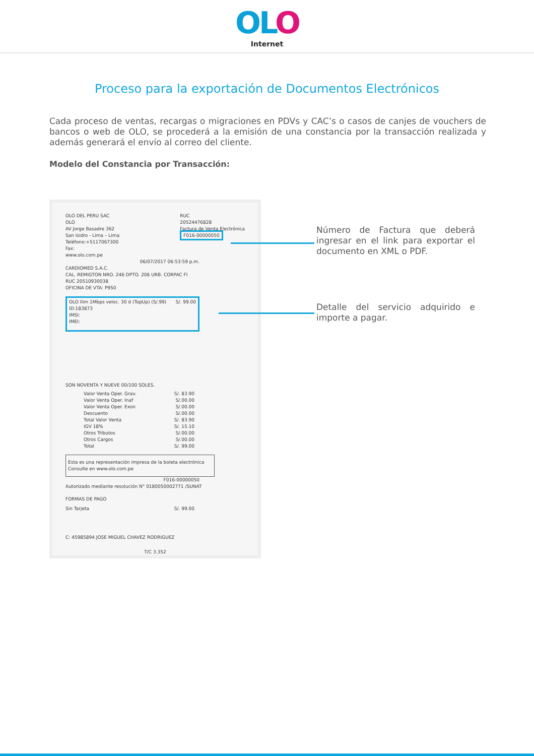OLO
Internet
Proceso para la exportación de Documentos Electrónicos
Cada proceso de ventas, recargas o migraciones en PDVs y CAC’s o casos de canjes de vouchers de bancos o web de OLO, se procederá a la emisión de una constancia por la transacción realizada y además generará el envío al correo del cliente.
Modelo del Constancia por Transacción:
OLO DEL PERU SAC
OLO
AV Jorge Basadre 362
San Isidro - Lima – Lima
Teléfono:+5117067300
Fax:
www.olo.com.pe
RUC
20524476828
Factura de Venta Electrónica
F016-00000050
06/07/2017 06:53:59 p.m.
CARDIOMED S.A.C.
CAL. REMIGTON NRO. 246 DPTO. 206 URB. CORPAC FI
RUC 20510930038
OFICINA DE VTA: P950
OLO Ilim 1Mbps veloc. 30 d (TopUp) (S/.99) S/. 99.00
ID:183873
IMSI:
IMEI:
SON NOVENTA Y NUEVE 00/100 SOLES.
Valor Venta Oper. Grav. S/. 83.90
Valor Venta Oper. Inaf S/.00.00
Valor Venta Oper. Exon S/.00.00
Descuento S/.00.00
Total Valor Venta S/. 83.90
IGV 18% S/. 15.10
Otros Tributos S/.00.00
Otros Cargos S/.00.00
Total S/. 99.00
Esta es una representación impresa de la boleta electrónica
Consulte en www.olo.com.pe
F016-00000050
Autorizado mediante resolución N° 0180050002771 /SUNAT
FORMAS DE PAGO
Sin Tarjeta S/. 99.00
C: 45985894 JOSE MIGUEL CHAVEZ RODRIGUEZ
T/C 3.352
Número de Factura que deberá ingresar en el link para exportar el documento en XML o PDF.
Detalle del servicio adquirido e importe a pagar.